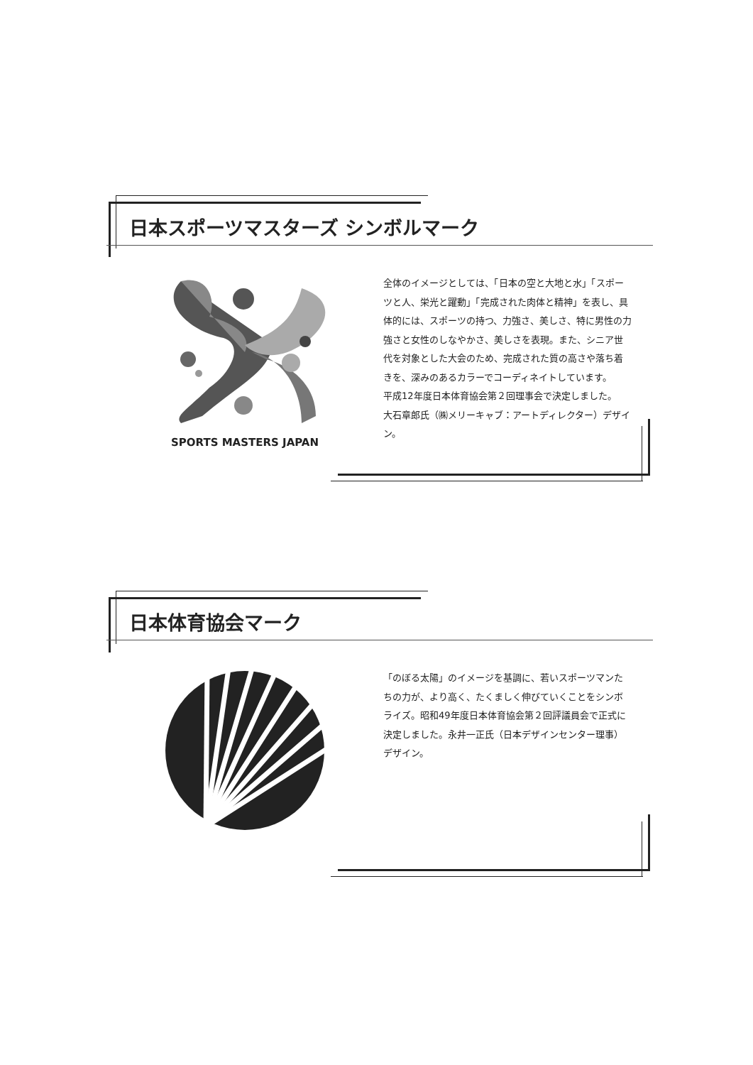日本スポーツマスターズ シンボルマーク
SPORTS MASTERS JAPAN
全体のイメージとしては、「日本の空と大地と水」「スポーツと人、栄光と躍動」「完成された肉体と精神」を表し、具体的には、スポーツの持つ、力強さ、美しさ、特に男性の力強さと女性のしなやかさ、美しさを表現。また、シニア世代を対象とした大会のため、完成された質の高さや落ち着きを、深みのあるカラーでコーディネイトしています。
平成12年度日本体育協会第２回理事会で決定しました。
大石章郎氏（㈱メリーキャブ：アートディレクター）デザイン。
日本体育協会マーク
「のぼる太陽」のイメージを基調に、若いスポーツマンたちの力が、より高く、たくましく伸びていくことをシンボライズ。昭和49年度日本体育協会第２回評議員会で正式に決定しました。永井一正氏（日本デザインセンター理事）デザイン。